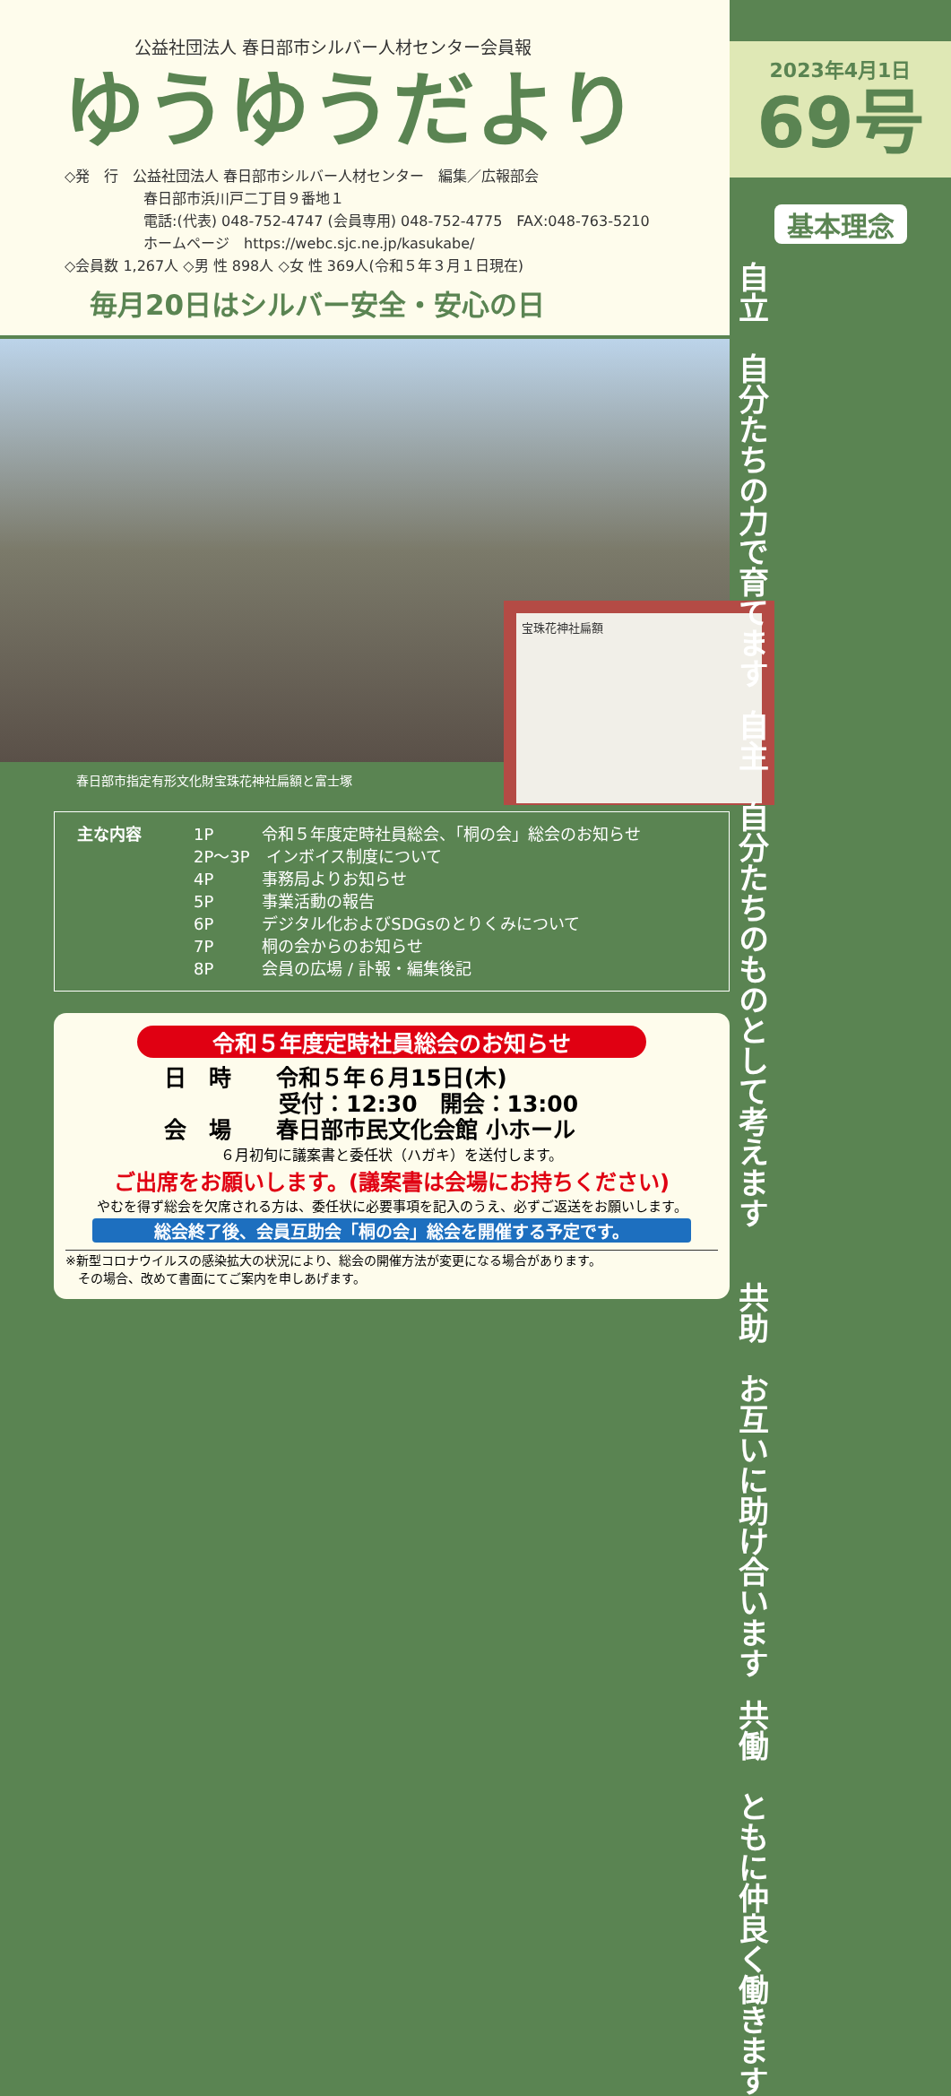公益社団法人 春日部市シルバー人材センター会員報
ゆうゆうだより
◇発　行　公益社団法人 春日部市シルバー人材センター　編集／広報部会
春日部市浜川戸二丁目９番地１
電話:(代表) 048-752-4747 (会員専用) 048-752-4775　FAX:048-763-5210
ホームページ　https://webc.sjc.ne.jp/kasukabe/
◇会員数 1,267人 ◇男 性 898人 ◇女 性 369人(令和５年３月１日現在)
毎月20日はシルバー安全・安心の日
宝珠花神社扁額
春日部市指定有形文化財宝珠花神社扁額と富士塚
主な内容 1P　　　令和５年度定時社員総会、「桐の会」総会のお知らせ
2P〜3P　インボイス制度について
4P　　　事務局よりお知らせ
5P　　　事業活動の報告
6P　　　デジタル化およびSDGsのとりくみについて
7P　　　桐の会からのお知らせ
8P　　　会員の広場 / 訃報・編集後記
令和５年度定時社員総会のお知らせ
日　時　　令和５年６月15日(木)
受付：12:30　開会：13:00
会　場　　春日部市民文化会館 小ホール
６月初旬に議案書と委任状（ハガキ）を送付します。
ご出席をお願いします。(議案書は会場にお持ちください)
やむを得ず総会を欠席される方は、委任状に必要事項を記入のうえ、必ずご返送をお願いします。
総会終了後、会員互助会「桐の会」総会を開催する予定です。
※新型コロナウイルスの感染拡大の状況により、総会の開催方法が変更になる場合があります。
　その場合、改めて書面にてご案内を申しあげます。
2023年4月1日
69号
基本理念
自主　自分たちのものとして考えます
自立　自分たちの力で育てます
共働　ともに仲良く働きます
共助　お互いに助け合います